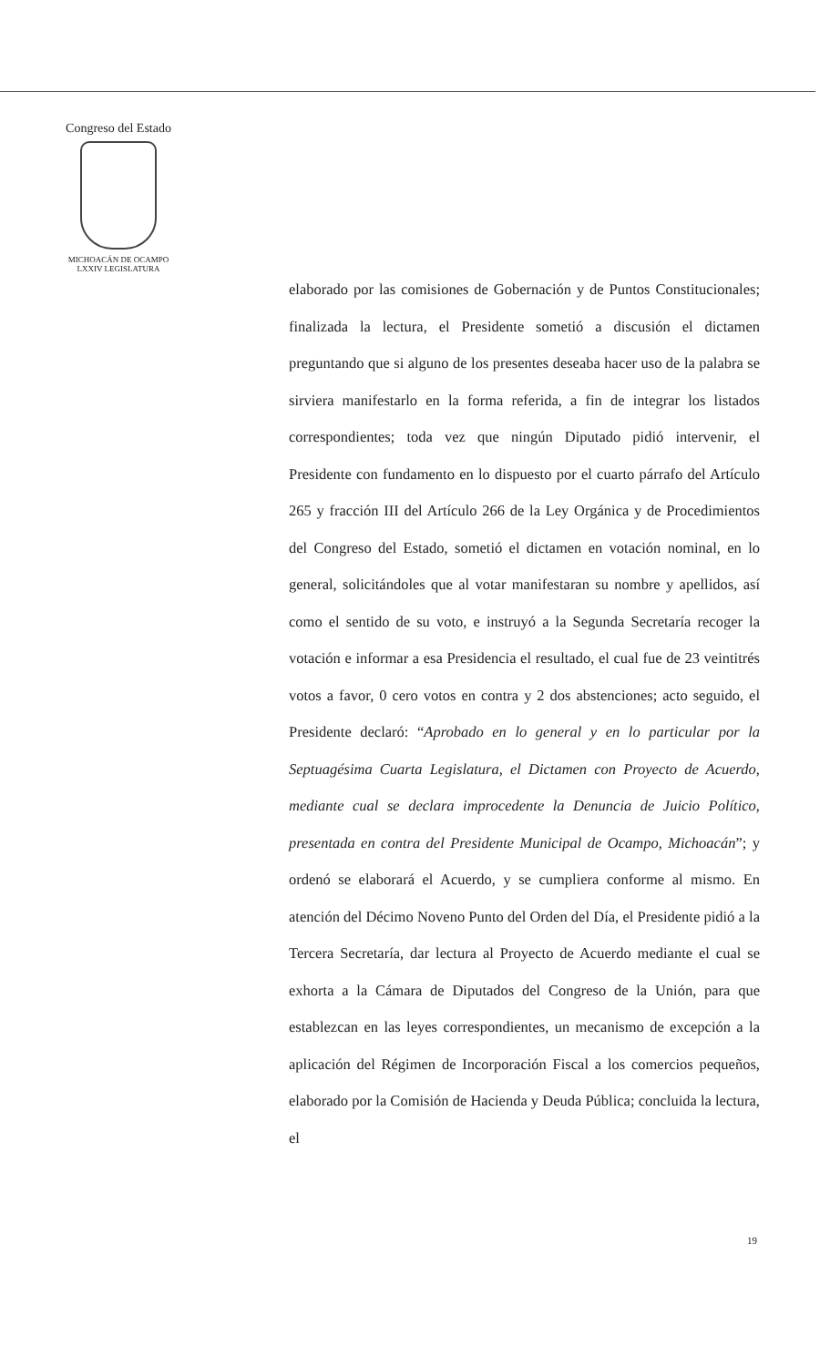Congreso del Estado
MICHOACÁN DE OCAMPO
LXXIV LEGISLATURA
elaborado por las comisiones de Gobernación y de Puntos Constitucionales; finalizada la lectura, el Presidente sometió a discusión el dictamen preguntando que si alguno de los presentes deseaba hacer uso de la palabra se sirviera manifestarlo en la forma referida, a fin de integrar los listados correspondientes; toda vez que ningún Diputado pidió intervenir, el Presidente con fundamento en lo dispuesto por el cuarto párrafo del Artículo 265 y fracción III del Artículo 266 de la Ley Orgánica y de Procedimientos del Congreso del Estado, sometió el dictamen en votación nominal, en lo general, solicitándoles que al votar manifestaran su nombre y apellidos, así como el sentido de su voto, e instruyó a la Segunda Secretaría recoger la votación e informar a esa Presidencia el resultado, el cual fue de 23 veintitrés votos a favor, 0 cero votos en contra y 2 dos abstenciones; acto seguido, el Presidente declaró: “Aprobado en lo general y en lo particular por la Septuagésima Cuarta Legislatura, el Dictamen con Proyecto de Acuerdo, mediante cual se declara improcedente la Denuncia de Juicio Político, presentada en contra del Presidente Municipal de Ocampo, Michoacán”; y ordenó se elaborará el Acuerdo, y se cumpliera conforme al mismo. En atención del Décimo Noveno Punto del Orden del Día, el Presidente pidió a la Tercera Secretaría, dar lectura al Proyecto de Acuerdo mediante el cual se exhorta a la Cámara de Diputados del Congreso de la Unión, para que establezcan en las leyes correspondientes, un mecanismo de excepción a la aplicación del Régimen de Incorporación Fiscal a los comercios pequeños, elaborado por la Comisión de Hacienda y Deuda Pública; concluida la lectura, el
19